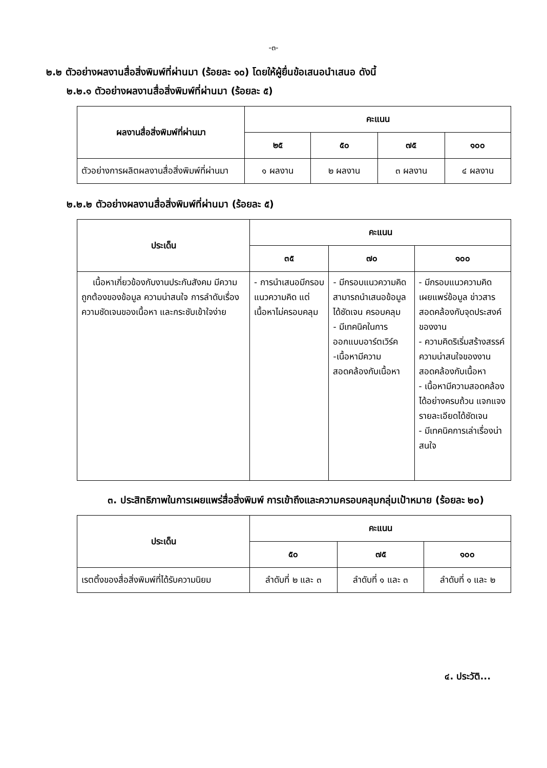-๓-
๒.๒ ตัวอย่างผลงานสื่อสิ่งพิมพ์ที่ผ่านมา (ร้อยละ ๑๐) โดยให้ผู้ยื่นข้อเสนอนำเสนอ ดังนี้
๒.๒.๑ ตัวอย่างผลงานสื่อสิ่งพิมพ์ที่ผ่านมา (ร้อยละ ๕)
| ผลงานสื่อสิ่งพิมพ์ที่ผ่านมา | คะแนน | | | |
| --- | --- | --- | --- | --- |
| | ๒๕ | ๕๐ | ๗๕ | ๑๐๐ |
| ตัวอย่างการผลิตผลงานสื่อสิ่งพิมพ์ที่ผ่านมา | ๑ ผลงาน | ๒ ผลงาน | ๓ ผลงาน | ๔ ผลงาน |
๒.๒.๒ ตัวอย่างผลงานสื่อสิ่งพิมพ์ที่ผ่านมา (ร้อยละ ๕)
| ประเด็น | คะแนน | | |
| --- | --- | --- | --- |
| | ๓๕ | ๗๐ | ๑๐๐ |
| เนื้อหาเกี่ยวข้องกับงานประกันสังคม มีความถูกต้องของข้อมูล ความน่าสนใจ การลำดับเรื่อง ความชัดเจนของเนื้อหา และกระชับเข้าใจง่าย | - การนำเสนอมีกรอบแนวความคิด แต่เนื้อหาไม่ครอบคลุม | - มีกรอบแนวความคิด สามารถนำเสนอข้อมูลได้ชัดเจน ครอบคลุม - มีเทคนิคในการออกแบบอาร์ตเวิร์ค -เนื้อหามีความสอดคล้องกับเนื้อหา | - มีกรอบแนวความคิด เผยแพร่ข้อมูล ข่าวสารสอดคล้องกับจุดประสงค์ของงาน - ความคิดริเริ่มสร้างสรรค์ ความน่าสนใจของงาน สอดคล้องกับเนื้อหา - เนื้อหามีความสอดคล้อง ได้อย่างครบถ้วน แจกแจงรายละเอียดได้ชัดเจน - มีเทคนิคการเล่าเรื่องน่าสนใจ |
๓. ประสิทธิภาพในการเผยแพร่สื่อสิ่งพิมพ์ การเข้าถึงและความครอบคลุมกลุ่มเป้าหมาย (ร้อยละ ๒๐)
| ประเด็น | คะแนน | | |
| --- | --- | --- | --- |
| | ๕๐ | ๗๕ | ๑๐๐ |
| เรตติ้งของสื่อสิ่งพิมพ์ที่ได้รับความนิยม | ลำดับที่ ๒ และ ๓ | ลำดับที่ ๑ และ ๓ | ลำดับที่ ๑ และ ๒ |
๔. ประวัติ...